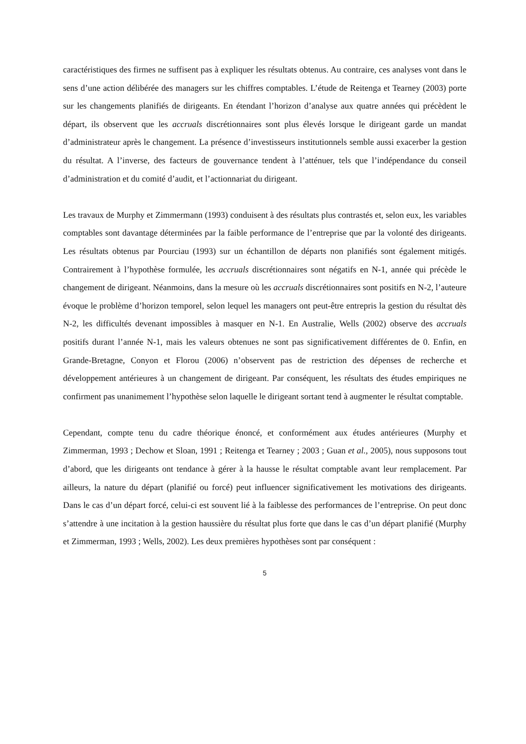caractéristiques des firmes ne suffisent pas à expliquer les résultats obtenus. Au contraire, ces analyses vont dans le sens d’une action délibérée des managers sur les chiffres comptables. L’étude de Reitenga et Tearney (2003) porte sur les changements planifiés de dirigeants. En étendant l’horizon d’analyse aux quatre années qui précèdent le départ, ils observent que les accruals discrétionnaires sont plus élevés lorsque le dirigeant garde un mandat d’administrateur après le changement. La présence d’investisseurs institutionnels semble aussi exacerber la gestion du résultat. A l’inverse, des facteurs de gouvernance tendent à l’atténuer, tels que l’indépendance du conseil d’administration et du comité d’audit, et l’actionnariat du dirigeant.
Les travaux de Murphy et Zimmermann (1993) conduisent à des résultats plus contrastés et, selon eux, les variables comptables sont davantage déterminées par la faible performance de l’entreprise que par la volonté des dirigeants. Les résultats obtenus par Pourciau (1993) sur un échantillon de départs non planifiés sont également mitigés. Contrairement à l’hypothèse formulée, les accruals discrétionnaires sont négatifs en N-1, année qui précède le changement de dirigeant. Néanmoins, dans la mesure où les accruals discrétionnaires sont positifs en N-2, l’auteure évoque le problème d’horizon temporel, selon lequel les managers ont peut-être entrepris la gestion du résultat dès N-2, les difficultés devenant impossibles à masquer en N-1. En Australie, Wells (2002) observe des accruals positifs durant l’année N-1, mais les valeurs obtenues ne sont pas significativement différentes de 0. Enfin, en Grande-Bretagne, Conyon et Florou (2006) n’observent pas de restriction des dépenses de recherche et développement antérieures à un changement de dirigeant. Par conséquent, les résultats des études empiriques ne confirment pas unanimement l’hypothèse selon laquelle le dirigeant sortant tend à augmenter le résultat comptable.
Cependant, compte tenu du cadre théorique énoncé, et conformément aux études antérieures (Murphy et Zimmerman, 1993 ; Dechow et Sloan, 1991 ; Reitenga et Tearney ; 2003 ; Guan et al., 2005), nous supposons tout d’abord, que les dirigeants ont tendance à gérer à la hausse le résultat comptable avant leur remplacement. Par ailleurs, la nature du départ (planifié ou forcé) peut influencer significativement les motivations des dirigeants. Dans le cas d’un départ forcé, celui-ci est souvent lié à la faiblesse des performances de l’entreprise. On peut donc s’attendre à une incitation à la gestion haussière du résultat plus forte que dans le cas d’un départ planifié (Murphy et Zimmerman, 1993 ; Wells, 2002). Les deux premières hypothèses sont par conséquent :
5